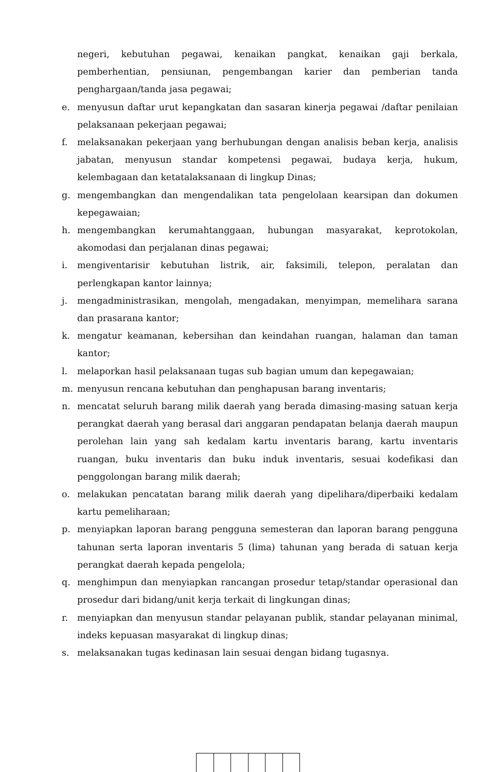negeri, kebutuhan pegawai, kenaikan pangkat, kenaikan gaji berkala, pemberhentian, pensiunan, pengembangan karier dan pemberian tanda penghargaan/tanda jasa pegawai;
e. menyusun daftar urut kepangkatan dan sasaran kinerja pegawai /daftar penilaian pelaksanaan pekerjaan pegawai;
f. melaksanakan pekerjaan yang berhubungan dengan analisis beban kerja, analisis jabatan, menyusun standar kompetensi pegawai, budaya kerja, hukum, kelembagaan dan ketatalaksanaan di lingkup Dinas;
g. mengembangkan dan mengendalikan tata pengelolaan kearsipan dan dokumen kepegawaian;
h. mengembangkan kerumahtanggaan, hubungan masyarakat, keprotokolan, akomodasi dan perjalanan dinas pegawai;
i. mengiventarisir kebutuhan listrik, air, faksimili, telepon, peralatan dan perlengkapan kantor lainnya;
j. mengadministrasikan, mengolah, mengadakan, menyimpan, memelihara sarana dan prasarana kantor;
k. mengatur keamanan, kebersihan dan keindahan ruangan, halaman dan taman kantor;
l. melaporkan hasil pelaksanaan tugas sub bagian umum dan kepegawaian;
m. menyusun rencana kebutuhan dan penghapusan barang inventaris;
n. mencatat seluruh barang milik daerah yang berada dimasing-masing satuan kerja perangkat daerah yang berasal dari anggaran pendapatan belanja daerah maupun perolehan lain yang sah kedalam kartu inventaris barang, kartu inventaris ruangan, buku inventaris dan buku induk inventaris, sesuai kodefikasi dan penggolongan barang milik daerah;
o. melakukan pencatatan barang milik daerah yang dipelihara/diperbaiki kedalam kartu pemeliharaan;
p. menyiapkan laporan barang pengguna semesteran dan laporan barang pengguna tahunan serta laporan inventaris 5 (lima) tahunan yang berada di satuan kerja perangkat daerah kepada pengelola;
q. menghimpun dan menyiapkan rancangan prosedur tetap/standar operasional dan prosedur dari bidang/unit kerja terkait di lingkungan dinas;
r. menyiapkan dan menyusun standar pelayanan publik, standar pelayanan minimal, indeks kepuasan masyarakat di lingkup dinas;
s. melaksanakan tugas kedinasan lain sesuai dengan bidang tugasnya.